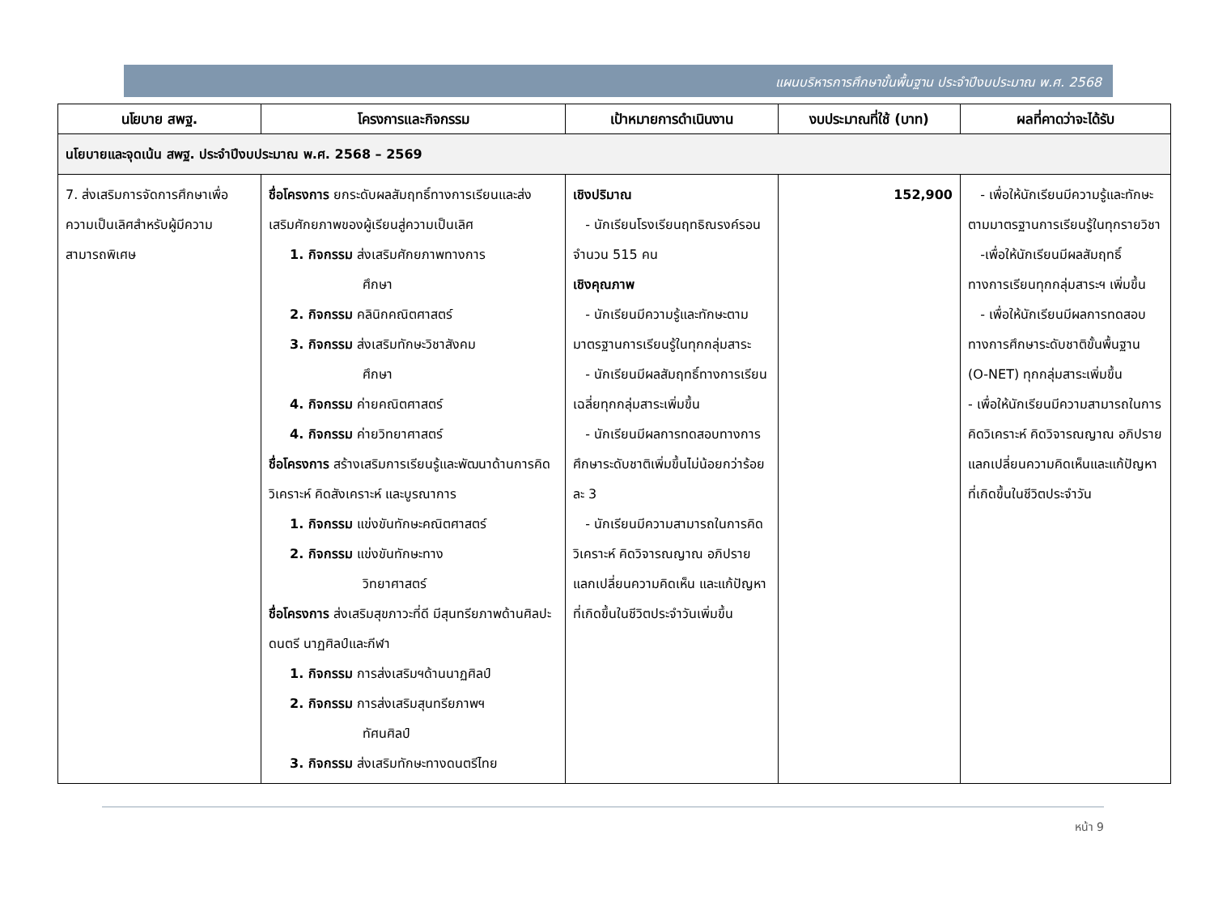แผนบริหารการศึกษาขั้นพื้นฐาน ประจำปีงบประมาณ พ.ศ. 2568
| นโยบาย สพฐ. | โครงการและกิจกรรม | เป้าหมายการดำเนินงาน | งบประมาณที่ใช้ (บาท) | ผลที่คาดว่าจะได้รับ |
| --- | --- | --- | --- | --- |
| นโยบายและจุดเน้น สพฐ. ประจำปีงบประมาณ พ.ศ. 2568 – 2569 | | | | |
| 7. ส่งเสริมการจัดการศึกษาเพื่อความเป็นเลิศสำหรับผู้มีความสามารถพิเศษ | ชื่อโครงการ ยกระดับผลสัมฤทธิ์ทางการเรียนและส่งเสริมศักยภาพของผู้เรียนสู่ความเป็นเลิศ 1. กิจกรรม ส่งเสริมศักยภาพทางการ ศึกษา 2. กิจกรรม คลินิกคณิตศาสตร์ 3. กิจกรรม ส่งเสริมทักษะวิชาสังคม ศึกษา 4. กิจกรรม ค่ายคณิตศาสตร์ 4. กิจกรรม ค่ายวิทยาศาสตร์ ชื่อโครงการ สร้างเสริมการเรียนรู้และพัฒนาด้านการคิดวิเคราะห์ คิดสังเคราะห์ และบูรณาการ 1. กิจกรรม แข่งขันทักษะคณิตศาสตร์ 2. กิจกรรม แข่งขันทักษะทาง วิทยาศาสตร์ ชื่อโครงการ ส่งเสริมสุขภาวะที่ดี มีสุนทรียภาพด้านศิลปะ ดนตรี นาฏศิลป์และกีฬา 1. กิจกรรม การส่งเสริมฯด้านนาฏศิลป์ 2. กิจกรรม การส่งเสริมสุนทรียภาพฯ ทัศนศิลป์ 3. กิจกรรม ส่งเสริมทักษะทางดนตรีไทย | เชิงปริมาณ - นักเรียนโรงเรียนฤทธิณรงค์รอน จำนวน 515 คน เชิงคุณภาพ - นักเรียนมีความรู้และทักษะตามมาตรฐานการเรียนรู้ในทุกกลุ่มสาระ - นักเรียนมีผลสัมฤทธิ์ทางการเรียนเฉลี่ยทุกกลุ่มสาระเพิ่มขึ้น - นักเรียนมีผลการทดสอบทางการศึกษาระดับชาติเพิ่มขึ้นไม่น้อยกว่าร้อยละ 3 - นักเรียนมีความสามารถในการคิดวิเคราะห์ คิดวิจารณญาณ อภิปราย แลกเปลี่ยนความคิดเห็น และแก้ปัญหาที่เกิดขึ้นในชีวิตประจำวันเพิ่มขึ้น | 152,900 | - เพื่อให้นักเรียนมีความรู้และทักษะตามมาตรฐานการเรียนรู้ในทุกรายวิชา -เพื่อให้นักเรียนมีผลสัมฤทธิ์ทางการเรียนทุกกลุ่มสาระฯ เพิ่มขึ้น - เพื่อให้นักเรียนมีผลการทดสอบทางการศึกษาระดับชาติขั้นพื้นฐาน (O-NET) ทุกกลุ่มสาระเพิ่มขึ้น - เพื่อให้นักเรียนมีความสามารถในการคิดวิเคราะห์ คิดวิจารณญาณ อภิปราย แลกเปลี่ยนความคิดเห็นและแก้ปัญหาที่เกิดขึ้นในชีวิตประจำวัน |
หน้า 9